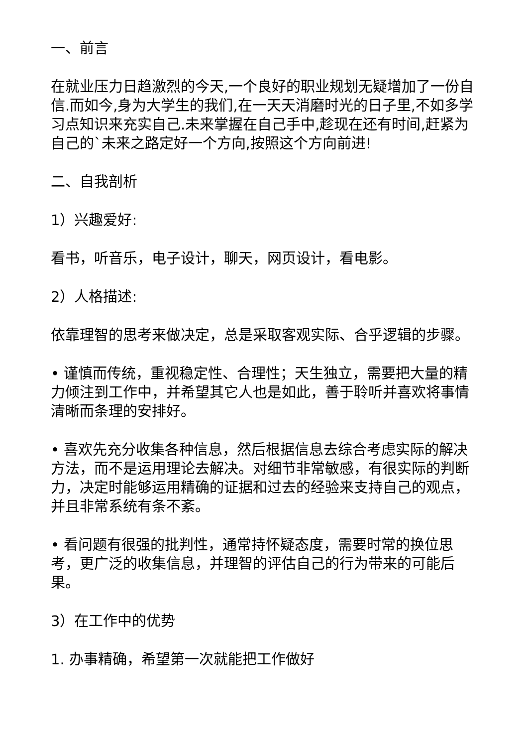一、前言
在就业压力日趋激烈的今天,一个良好的职业规划无疑增加了一份自信.而如今,身为大学生的我们,在一天天消磨时光的日子里,不如多学习点知识来充实自己.未来掌握在自己手中,趁现在还有时间,赶紧为自己的`未来之路定好一个方向,按照这个方向前进!
二、自我剖析
1）兴趣爱好:
看书，听音乐，电子设计，聊天，网页设计，看电影。
2）人格描述:
依靠理智的思考来做决定，总是采取客观实际、合乎逻辑的步骤。
• 谨慎而传统，重视稳定性、合理性；天生独立，需要把大量的精力倾注到工作中，并希望其它人也是如此，善于聆听并喜欢将事情清晰而条理的安排好。
• 喜欢先充分收集各种信息，然后根据信息去综合考虑实际的解决方法，而不是运用理论去解决。对细节非常敏感，有很实际的判断力，决定时能够运用精确的证据和过去的经验来支持自己的观点，并且非常系统有条不紊。
• 看问题有很强的批判性，通常持怀疑态度，需要时常的换位思考，更广泛的收集信息，并理智的评估自己的行为带来的可能后果。
3）在工作中的优势
1. 办事精确，希望第一次就能把工作做好